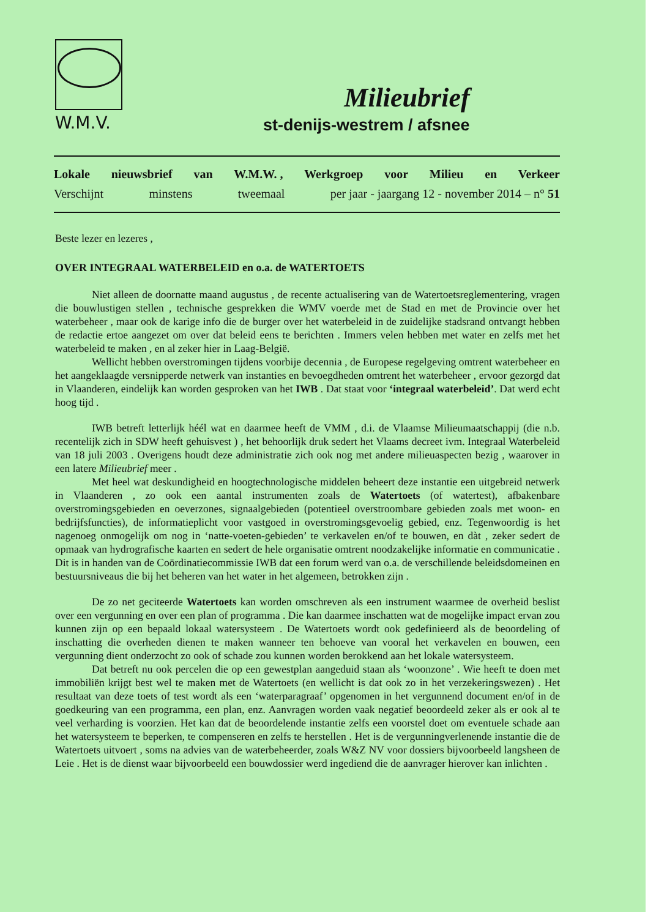W.M.V.
Milieubrief
st-denijs-westrem / afsnee
Lokale nieuwsbrief van W.M.W. , Werkgroep voor Milieu en Verkeer
Verschijnt minstens tweemaal per jaar - jaargang 12 - november 2014 – n° 51
Beste lezer en lezeres ,
OVER INTEGRAAL WATERBELEID en o.a. de WATERTOETS
Niet alleen de doornatte maand augustus , de recente actualisering van de Watertoetsreglementering, vragen die bouwlustigen stellen , technische gesprekken die WMV voerde met de Stad en met de Provincie over het waterbeheer , maar ook de karige info die de burger over het waterbeleid in de zuidelijke stadsrand ontvangt hebben de redactie ertoe aangezet om over dat beleid eens te berichten . Immers velen hebben met water en zelfs met het waterbeleid te maken , en al zeker hier in Laag-België.
Wellicht hebben overstromingen tijdens voorbije decennia , de Europese regelgeving omtrent waterbeheer en het aangeklaagde versnipperde netwerk van instanties en bevoegdheden omtrent het waterbeheer , ervoor gezorgd dat in Vlaanderen, eindelijk kan worden gesproken van het IWB . Dat staat voor ‘integraal waterbeleid’. Dat werd echt hoog tijd .
IWB betreft letterlijk héél wat en daarmee heeft de VMM , d.i. de Vlaamse Milieumaatschappij (die n.b. recentelijk zich in SDW heeft gehuisvest ) , het behoorlijk druk sedert het Vlaams decreet ivm. Integraal Waterbeleid van 18 juli 2003 . Overigens houdt deze administratie zich ook nog met andere milieuaspecten bezig , waarover in een latere Milieubrief meer .
Met heel wat deskundigheid en hoogtechnologische middelen beheert deze instantie een uitgebreid netwerk in Vlaanderen , zo ook een aantal instrumenten zoals de Watertoets (of watertest), afbakenbare overstromingsgebieden en oeverzones, signaalgebieden (potentieel overstroombare gebieden zoals met woon- en bedrijfsfuncties), de informatieplicht voor vastgoed in overstromingsgevoelig gebied, enz. Tegenwoordig is het nagenoeg onmogelijk om nog in ‘natte-voeten-gebieden’ te verkavelen en/of te bouwen, en dàt , zeker sedert de opmaak van hydrografische kaarten en sedert de hele organisatie omtrent noodzakelijke informatie en communicatie . Dit is in handen van de Coördinatiecommissie IWB dat een forum werd van o.a. de verschillende beleidsdomeinen en bestuursniveaus die bij het beheren van het water in het algemeen, betrokken zijn .
De zo net geciteerde Watertoets kan worden omschreven als een instrument waarmee de overheid beslist over een vergunning en over een plan of programma . Die kan daarmee inschatten wat de mogelijke impact ervan zou kunnen zijn op een bepaald lokaal watersysteem . De Watertoets wordt ook gedefinieerd als de beoordeling of inschatting die overheden dienen te maken wanneer ten behoeve van vooral het verkavelen en bouwen, een vergunning dient onderzocht zo ook of schade zou kunnen worden berokkend aan het lokale watersysteem.
Dat betreft nu ook percelen die op een gewestplan aangeduid staan als ‘woonzone’ . Wie heeft te doen met immobiliën krijgt best wel te maken met de Watertoets (en wellicht is dat ook zo in het verzekeringswezen) . Het resultaat van deze toets of test wordt als een ‘waterparagraaf’ opgenomen in het vergunnend document en/of in de goedkeuring van een programma, een plan, enz. Aanvragen worden vaak negatief beoordeeld zeker als er ook al te veel verharding is voorzien. Het kan dat de beoordelende instantie zelfs een voorstel doet om eventuele schade aan het watersysteem te beperken, te compenseren en zelfs te herstellen . Het is de vergunningverlenende instantie die de Watertoets uitvoert , soms na advies van de waterbeheerder, zoals W&Z NV voor dossiers bijvoorbeeld langsheen de Leie . Het is de dienst waar bijvoorbeeld een bouwdossier werd ingediend die de aanvrager hierover kan inlichten .